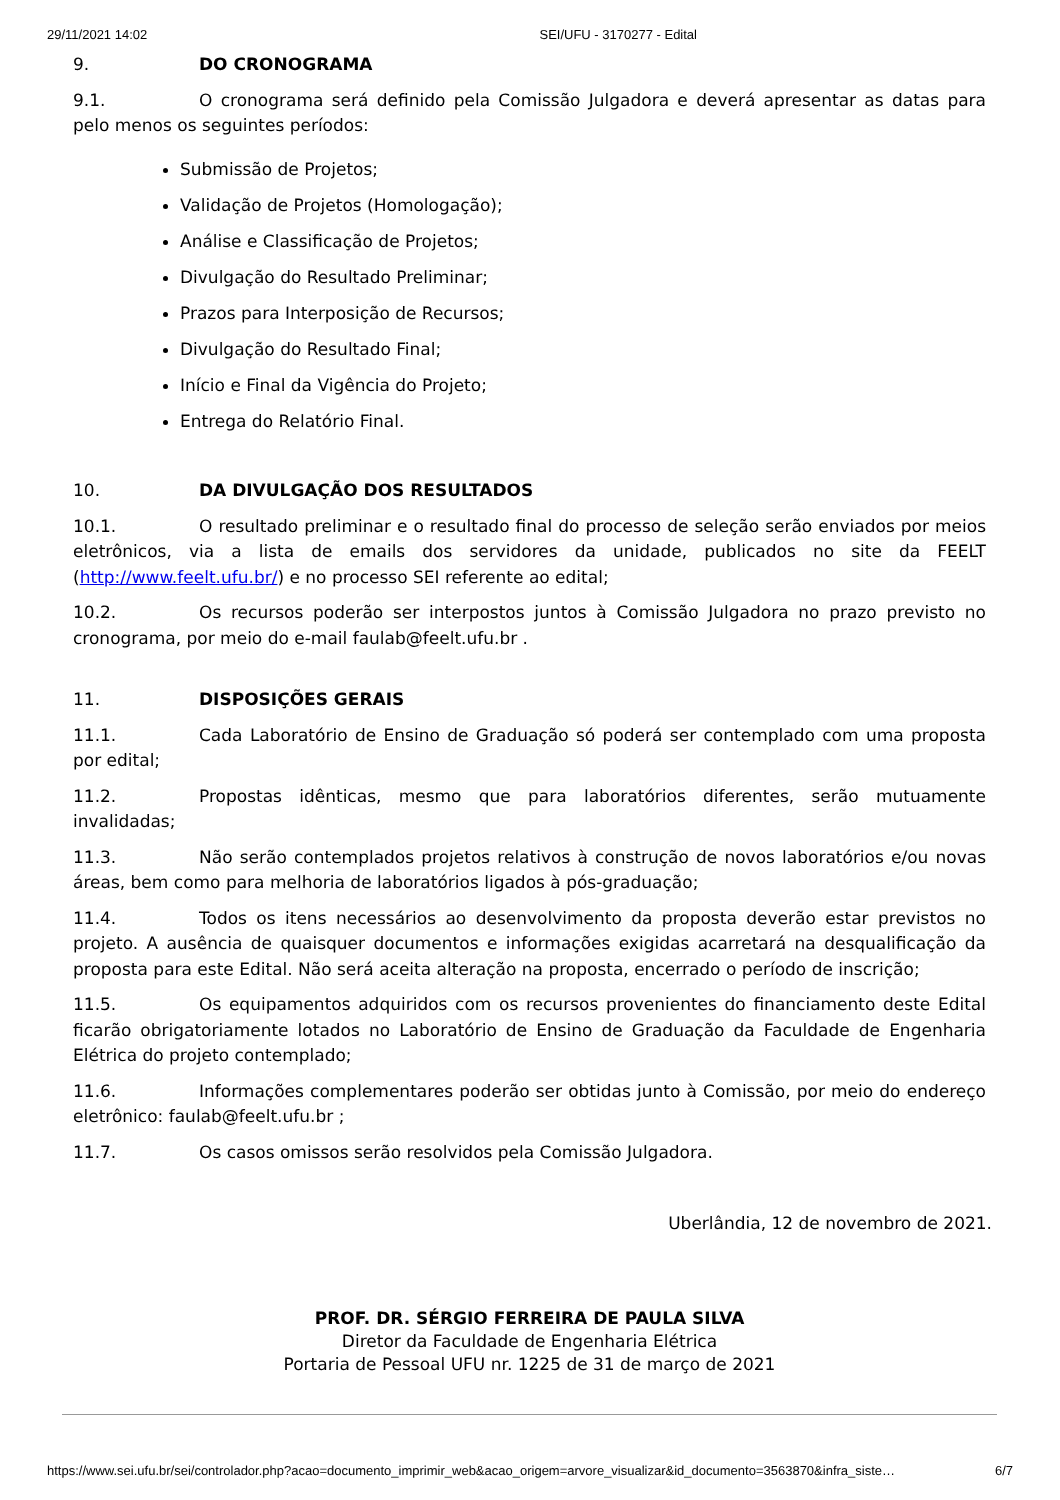29/11/2021 14:02 SEI/UFU - 3170277 - Edital
9. DO CRONOGRAMA
9.1. O cronograma será definido pela Comissão Julgadora e deverá apresentar as datas para pelo menos os seguintes períodos:
Submissão de Projetos;
Validação de Projetos (Homologação);
Análise e Classificação de Projetos;
Divulgação do Resultado Preliminar;
Prazos para Interposição de Recursos;
Divulgação do Resultado Final;
Início e Final da Vigência do Projeto;
Entrega do Relatório Final.
10. DA DIVULGAÇÃO DOS RESULTADOS
10.1. O resultado preliminar e o resultado final do processo de seleção serão enviados por meios eletrônicos, via a lista de emails dos servidores da unidade, publicados no site da FEELT (http://www.feelt.ufu.br/) e no processo SEI referente ao edital;
10.2. Os recursos poderão ser interpostos juntos à Comissão Julgadora no prazo previsto no cronograma, por meio do e-mail faulab@feelt.ufu.br .
11. DISPOSIÇÕES GERAIS
11.1. Cada Laboratório de Ensino de Graduação só poderá ser contemplado com uma proposta por edital;
11.2. Propostas idênticas, mesmo que para laboratórios diferentes, serão mutuamente invalidadas;
11.3. Não serão contemplados projetos relativos à construção de novos laboratórios e/ou novas áreas, bem como para melhoria de laboratórios ligados à pós-graduação;
11.4. Todos os itens necessários ao desenvolvimento da proposta deverão estar previstos no projeto. A ausência de quaisquer documentos e informações exigidas acarretará na desqualificação da proposta para este Edital. Não será aceita alteração na proposta, encerrado o período de inscrição;
11.5. Os equipamentos adquiridos com os recursos provenientes do financiamento deste Edital ficarão obrigatoriamente lotados no Laboratório de Ensino de Graduação da Faculdade de Engenharia Elétrica do projeto contemplado;
11.6. Informações complementares poderão ser obtidas junto à Comissão, por meio do endereço eletrônico: faulab@feelt.ufu.br ;
11.7. Os casos omissos serão resolvidos pela Comissão Julgadora.
Uberlândia, 12 de novembro de 2021.
PROF. DR. SÉRGIO FERREIRA DE PAULA SILVA
Diretor da Faculdade de Engenharia Elétrica
Portaria de Pessoal UFU nr. 1225 de 31 de março de 2021
https://www.sei.ufu.br/sei/controlador.php?acao=documento_imprimir_web&acao_origem=arvore_visualizar&id_documento=3563870&infra_siste… 6/7